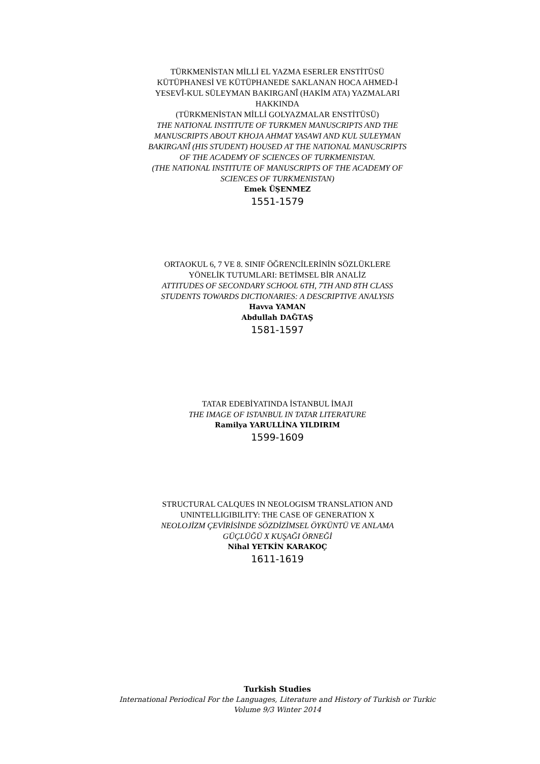TÜRKMENİSTAN MİLLİ EL YAZMA ESERLER ENSTİTÜSÜ
KÜTÜPHANESİ VE KÜTÜPHANEDE SAKLANAN HOCA AHMED-İ
YESEVÎ-KUL SÜLEYMAN BAKIRGANÎ (HAKİM ATA) YAZMALARI
HAKKINDA
(TÜRKMENİSTAN MİLLİ GOLYAZMALAR ENSTİTÜSÜ)
THE NATIONAL INSTITUTE OF TURKMEN MANUSCRIPTS AND THE
MANUSCRIPTS ABOUT KHOJA AHMAT YASAWI AND KUL SULEYMAN
BAKIRGANÎ (HIS STUDENT) HOUSED AT THE NATIONAL MANUSCRIPTS
OF THE ACADEMY OF SCIENCES OF TURKMENISTAN.
(THE NATIONAL INSTITUTE OF MANUSCRIPTS OF THE ACADEMY OF
SCIENCES OF TURKMENISTAN)
Emek ÜŞENMEZ
1551-1579
ORTAOKUL 6, 7 VE 8. SINIF ÖĞRENCİLERİNİN SÖZLÜKLERE
YÖNELİK TUTUMLARI: BETİMSEL BİR ANALİZ
ATTITUDES OF SECONDARY SCHOOL 6TH, 7TH AND 8TH CLASS
STUDENTS TOWARDS DICTIONARIES: A DESCRIPTIVE ANALYSIS
Havva YAMAN
Abdullah DAĞTAŞ
1581-1597
TATAR EDEBİYATINDA İSTANBUL İMAJI
THE IMAGE OF ISTANBUL IN TATAR LITERATURE
Ramilya YARULLİNA YILDIRIM
1599-1609
STRUCTURAL CALQUES IN NEOLOGISM TRANSLATION AND
UNINTELLIGIBILITY: THE CASE OF GENERATION X
NEOLOJİZM ÇEVİRİSİNDE SÖZDİZİMSEL ÖYKÜNTÜ VE ANLAMA
GÜÇLÜĞÜ X KUŞAĞI ÖRNEĞİ
Nihal YETKİN KARAKOÇ
1611-1619
Turkish Studies
International Periodical For the Languages, Literature and History of Turkish or Turkic
Volume 9/3 Winter 2014